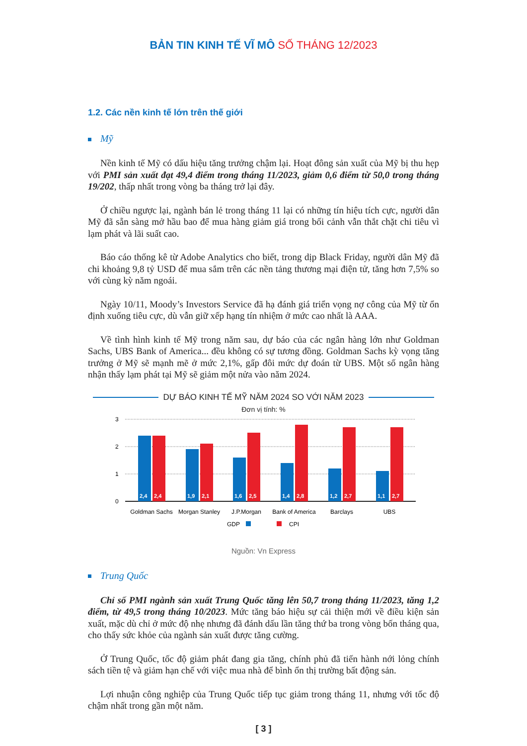BẢN TIN KINH TẾ VĨ MÔ SỐ THÁNG 12/2023
1.2. Các nền kinh tế lớn trên thế giới
Mỹ
Nền kinh tế Mỹ có dấu hiệu tăng trưởng chậm lại. Hoạt đông sản xuất của Mỹ bị thu hẹp với PMI sản xuất đạt 49,4 điểm trong tháng 11/2023, giảm 0,6 điểm từ 50,0 trong tháng 19/202, thấp nhất trong vòng ba tháng trở lại đây.
Ở chiều ngược lại, ngành bán lẻ trong tháng 11 lại có những tín hiệu tích cực, người dân Mỹ đã sẵn sàng mở hầu bao để mua hàng giảm giá trong bối cảnh vẫn thắt chặt chi tiêu vì lạm phát và lãi suất cao.
Báo cáo thống kê từ Adobe Analytics cho biết, trong dịp Black Friday, người dân Mỹ đã chi khoảng 9,8 tỷ USD để mua sắm trên các nền tảng thương mại điện tử, tăng hơn 7,5% so với cùng kỳ năm ngoái.
Ngày 10/11, Moody’s Investors Service đã hạ đánh giá triển vọng nợ công của Mỹ từ ổn định xuống tiêu cực, dù vẫn giữ xếp hạng tín nhiệm ở mức cao nhất là AAA.
Về tình hình kinh tế Mỹ trong năm sau, dự báo của các ngân hàng lớn như Goldman Sachs, UBS Bank of America... đều không có sự tương đồng. Goldman Sachs kỳ vọng tăng trưởng ở Mỹ sẽ mạnh mẽ ở mức 2,1%, gấp đôi mức dự đoán từ UBS. Một số ngân hàng nhận thấy lạm phát tại Mỹ sẽ giảm một nửa vào năm 2024.
DỰ BÁO KINH TẾ MỸ NĂM 2024 SO VỚI NĂM 2023
Đơn vị tính: %
3
2
1
0
2,4
2,4
1,9
2,1
1,6
2,5
1,4
2,8
1,2
2,7
1,1
2,7
Goldman Sachs
Morgan Stanley
J.P.Morgan
Bank of America
Barclays
UBS
GDP
CPI
Nguồn: Vn Express
Trung Quốc
Chỉ số PMI ngành sản xuất Trung Quốc tăng lên 50,7 trong tháng 11/2023, tăng 1,2 điểm, từ 49,5 trong tháng 10/2023. Mức tăng báo hiệu sự cải thiện mới về điều kiện sản xuất, mặc dù chỉ ở mức độ nhẹ nhưng đã đánh dấu lần tăng thứ ba trong vòng bốn tháng qua, cho thấy sức khỏe của ngành sản xuất được tăng cường.
Ở Trung Quốc, tốc độ giảm phát đang gia tăng, chính phủ đã tiến hành nới lỏng chính sách tiền tệ và giảm hạn chế với việc mua nhà để bình ổn thị trường bất động sản.
Lợi nhuận công nghiệp của Trung Quốc tiếp tục giảm trong tháng 11, nhưng với tốc độ chậm nhất trong gần một năm.
[ 3 ]